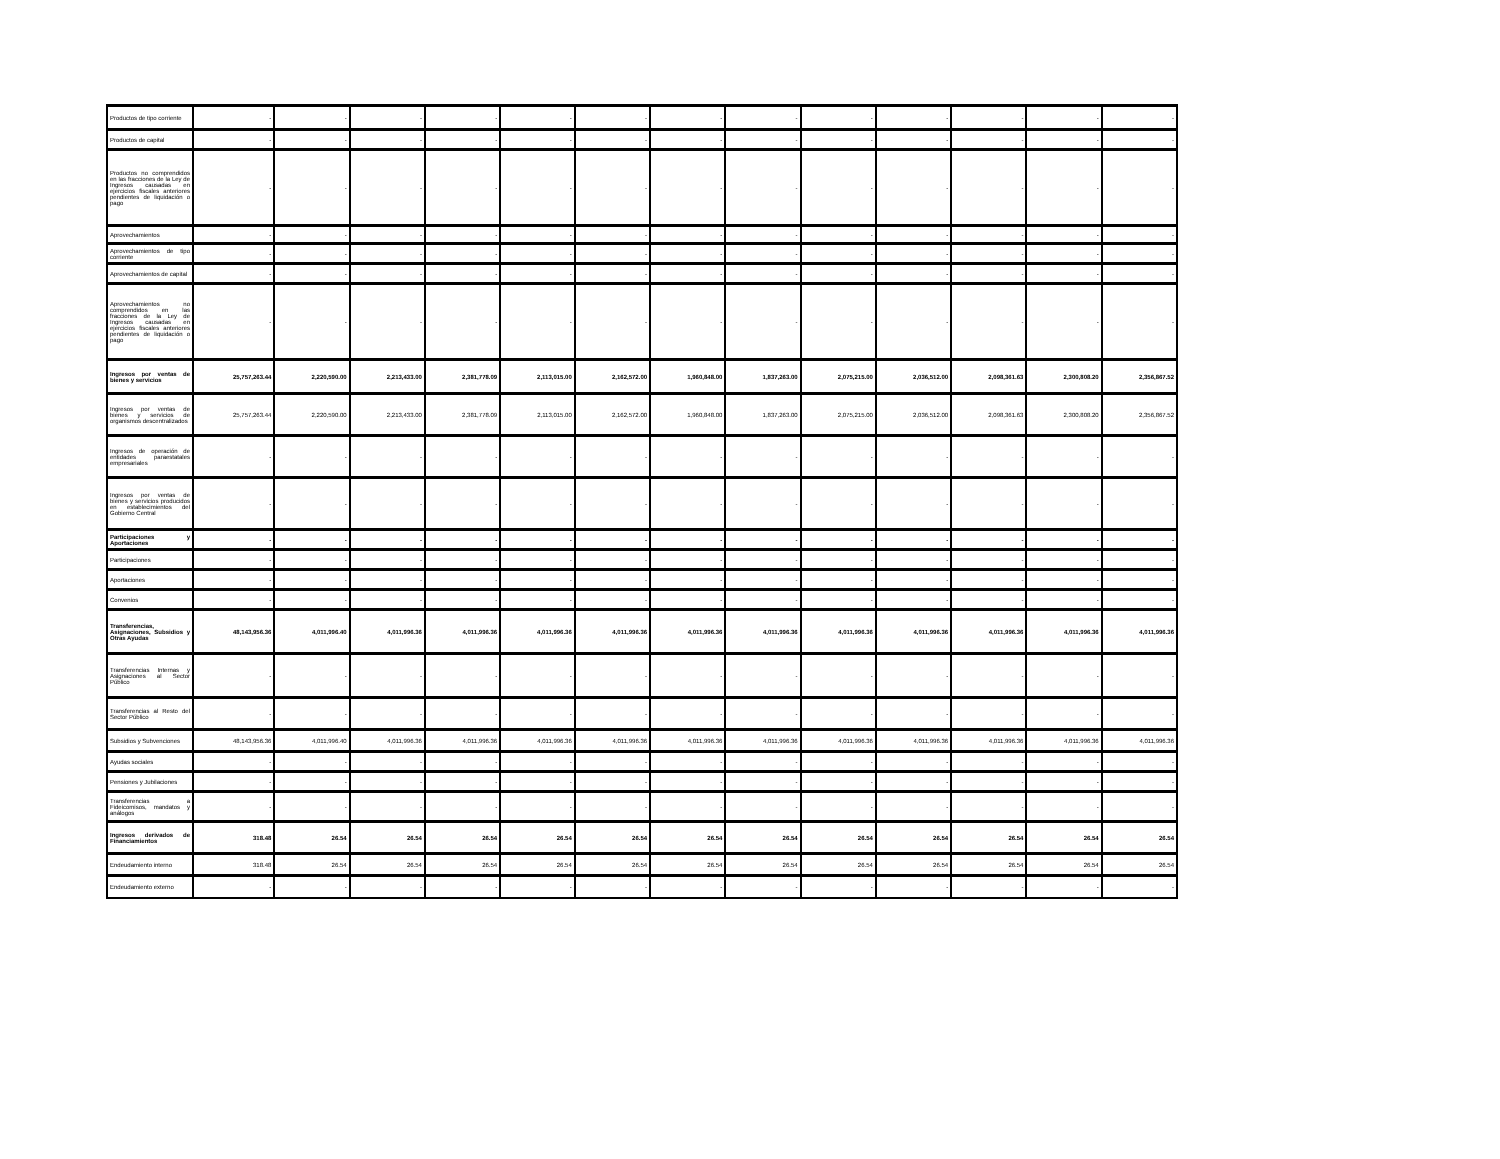| Productos de tipo corriente | - | - | - | - | - | - | - | - | - | - | - | - | - |
| Productos de capital | - | - | - | - | - | - | - | - | - | - | - | - | - |
| Productos no comprendidos en las fracciones de la Ley de Ingresos causadas en ejercicios fiscales anteriores pendientes de liquidación o pago | - | - | - | - | - | - | - | - | - | - | - | - | - |
| Aprovechamientos | - | - | - | - | - | - | - | - | - | - | - | - | - |
| Aprovechamientos de tipo corriente | - | - | - | - | - | - | - | - | - | - | - | - | - |
| Aprovechamientos de capital | - | - | - | - | - | - | - | - | - | - | - | - | - |
| Aprovechamientos no comprendidos en las fracciones de la Ley de Ingresos causadas en ejercicios fiscales anteriores pendientes de liquidación o pago | - | - | - | - | - | - | - | - | - | - | - | - | - |
| Ingresos por ventas de bienes y servicios | 25,757,263.44 | 2,220,590.00 | 2,213,433.00 | 2,381,778.09 | 2,113,015.00 | 2,162,572.00 | 1,960,848.00 | 1,837,263.00 | 2,075,215.00 | 2,036,512.00 | 2,098,361.63 | 2,300,808.20 | 2,356,867.52 |
| Ingresos por ventas de bienes y servicios de organismos descentralizados | 25,757,263.44 | 2,220,590.00 | 2,213,433.00 | 2,381,778.09 | 2,113,015.00 | 2,162,572.00 | 1,960,848.00 | 1,837,263.00 | 2,075,215.00 | 2,036,512.00 | 2,098,361.63 | 2,300,808.20 | 2,356,867.52 |
| Ingresos de operación de entidades paraestatales empresariales | - | - | - | - | - | - | - | - | - | - | - | - | - |
| Ingresos por ventas de bienes y servicios producidos en establecimientos del Gobierno Central | - | - | - | - | - | - | - | - | - | - | - | - | - |
| Participaciones y Aportaciones | - | - | - | - | - | - | - | - | - | - | - | - | - |
| Participaciones | - | - | - | - | - | - | - | - | - | - | - | - | - |
| Aportaciones | - | - | - | - | - | - | - | - | - | - | - | - | - |
| Convenios | - | - | - | - | - | - | - | - | - | - | - | - | - |
| Transferencias, Asignaciones, Subsidios y Otras Ayudas | 48,143,956.36 | 4,011,996.40 | 4,011,996.36 | 4,011,996.36 | 4,011,996.36 | 4,011,996.36 | 4,011,996.36 | 4,011,996.36 | 4,011,996.36 | 4,011,996.36 | 4,011,996.36 | 4,011,996.36 | 4,011,996.36 |
| Transferencias Internas y Asignaciones al Sector Público | - | - | - | - | - | - | - | - | - | - | - | - | - |
| Transferencias al Resto del Sector Público | - | - | - | - | - | - | - | - | - | - | - | - | - |
| Subsidios y Subvenciones | 48,143,956.36 | 4,011,996.40 | 4,011,996.36 | 4,011,996.36 | 4,011,996.36 | 4,011,996.36 | 4,011,996.36 | 4,011,996.36 | 4,011,996.36 | 4,011,996.36 | 4,011,996.36 | 4,011,996.36 | 4,011,996.36 |
| Ayudas sociales | - | - | - | - | - | - | - | - | - | - | - | - | - |
| Pensiones y Jubilaciones | - | - | - | - | - | - | - | - | - | - | - | - | - |
| Transferencias a Fideicomisos, mandatos y análogos | - | - | - | - | - | - | - | - | - | - | - | - | - |
| Ingresos derivados de Financiamientos | 318.48 | 26.54 | 26.54 | 26.54 | 26.54 | 26.54 | 26.54 | 26.54 | 26.54 | 26.54 | 26.54 | 26.54 | 26.54 |
| Endeudamiento interno | 318.48 | 26.54 | 26.54 | 26.54 | 26.54 | 26.54 | 26.54 | 26.54 | 26.54 | 26.54 | 26.54 | 26.54 | 26.54 |
| Endeudamiento externo | - | - | - | - | - | - | - | - | - | - | - | - | - |